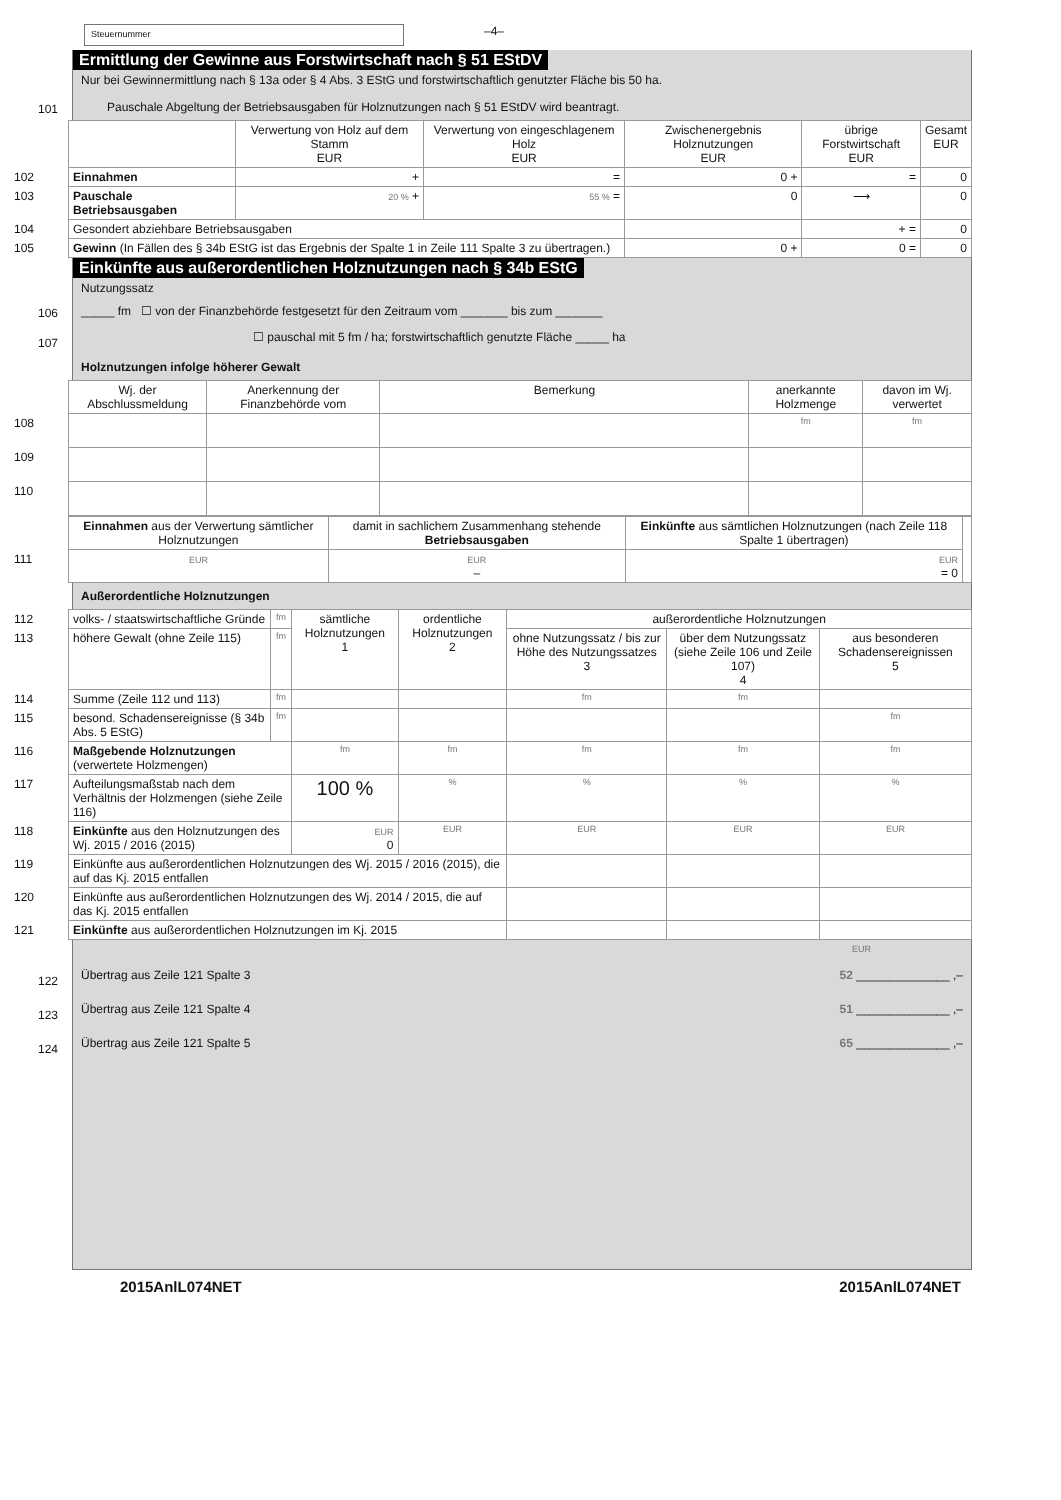Steuernummer
–4–
Ermittlung der Gewinne aus Forstwirtschaft nach § 51 EStDV
Nur bei Gewinnermittlung nach § 13a oder § 4 Abs. 3 EStG und forstwirtschaftlich genutzter Fläche bis 50 ha.
101
Pauschale Abgeltung der Betriebsausgaben für Holznutzungen nach § 51 EStDV wird beantragt.
| | | Verwertung von Holz auf dem Stamm EUR | Verwertung von eingeschlagenem Holz EUR | Zwischenergebnis Holznutzungen EUR | übrige Forstwirtschaft EUR | Gesamt EUR |
| 102 | Einnahmen | + | = | 0 + | = | 0 |
| 103 | Pauschale Betriebsausgaben | 20 % + | 55 % = | 0 | ⟶ | 0 |
| 104 | Gesondert abziehbare Betriebsausgaben | | | | + = | 0 |
| 105 | Gewinn (In Fällen des § 34b EStG ist das Ergebnis der Spalte 1 in Zeile 111 Spalte 3 zu übertragen.) | | | 0 + | 0 = | 0 |
Einkünfte aus außerordentlichen Holznutzungen nach § 34b EStG
Nutzungssatz
106
_____ fm ☐ von der Finanzbehörde festgesetzt für den Zeitraum vom _______ bis zum _______
107
☐ pauschal mit 5 fm / ha; forstwirtschaftlich genutzte Fläche _____ ha
Holznutzungen infolge höherer Gewalt
| | Wj. der Abschlussmeldung | Anerkennung der Finanzbehörde vom | Bemerkung | anerkannte Holzmenge | davon im Wj. verwertet |
| 108 | | | | fm | fm |
| 109 | | | | | |
| 110 | | | | | |
| | Einnahmen aus der Verwertung sämtlicher Holznutzungen | damit in sachlichem Zusammenhang stehende Betriebsausgaben | Einkünfte aus sämtlichen Holznutzungen (nach Zeile 118 Spalte 1 übertragen) | |
| 111 | EUR | EUR – | EUR = 0 | |
Außerordentliche Holznutzungen
| 112 | volks- / staatswirtschaftliche Gründe | fm | sämtliche Holznutzungen 1 | ordentliche Holznutzungen 2 | außerordentliche Holznutzungen | | |
| 113 | höhere Gewalt (ohne Zeile 115) | fm | | | ohne Nutzungssatz / bis zur Höhe des Nutzungssatzes 3 | über dem Nutzungssatz (siehe Zeile 106 und Zeile 107) 4 | aus besonderen Schadensereignissen 5 |
| 114 | Summe (Zeile 112 und 113) | fm | | | fm | fm | |
| 115 | besond. Schadensereignisse (§ 34b Abs. 5 EStG) | fm | | | | | fm |
| 116 | Maßgebende Holznutzungen (verwertete Holzmengen) | | fm | fm | fm | fm | fm |
| 117 | Aufteilungsmaßstab nach dem Verhältnis der Holzmengen (siehe Zeile 116) | | 100 % | % | % | % | % |
| 118 | Einkünfte aus den Holznutzungen des Wj. 2015 / 2016 (2015) | | EUR 0 | EUR | EUR | EUR | EUR |
| 119 | Einkünfte aus außerordentlichen Holznutzungen des Wj. 2015 / 2016 (2015), die auf das Kj. 2015 entfallen | | | | | | |
| 120 | Einkünfte aus außerordentlichen Holznutzungen des Wj. 2014 / 2015, die auf das Kj. 2015 entfallen | | | | | | |
| 121 | Einkünfte aus außerordentlichen Holznutzungen im Kj. 2015 | | | | | | |
EUR
122
Übertrag aus Zeile 121 Spalte 3 52 ______________ ,–
123
Übertrag aus Zeile 121 Spalte 4 51 ______________ ,–
124
Übertrag aus Zeile 121 Spalte 5 65 ______________ ,–
2015AnlL074NET 2015AnlL074NET